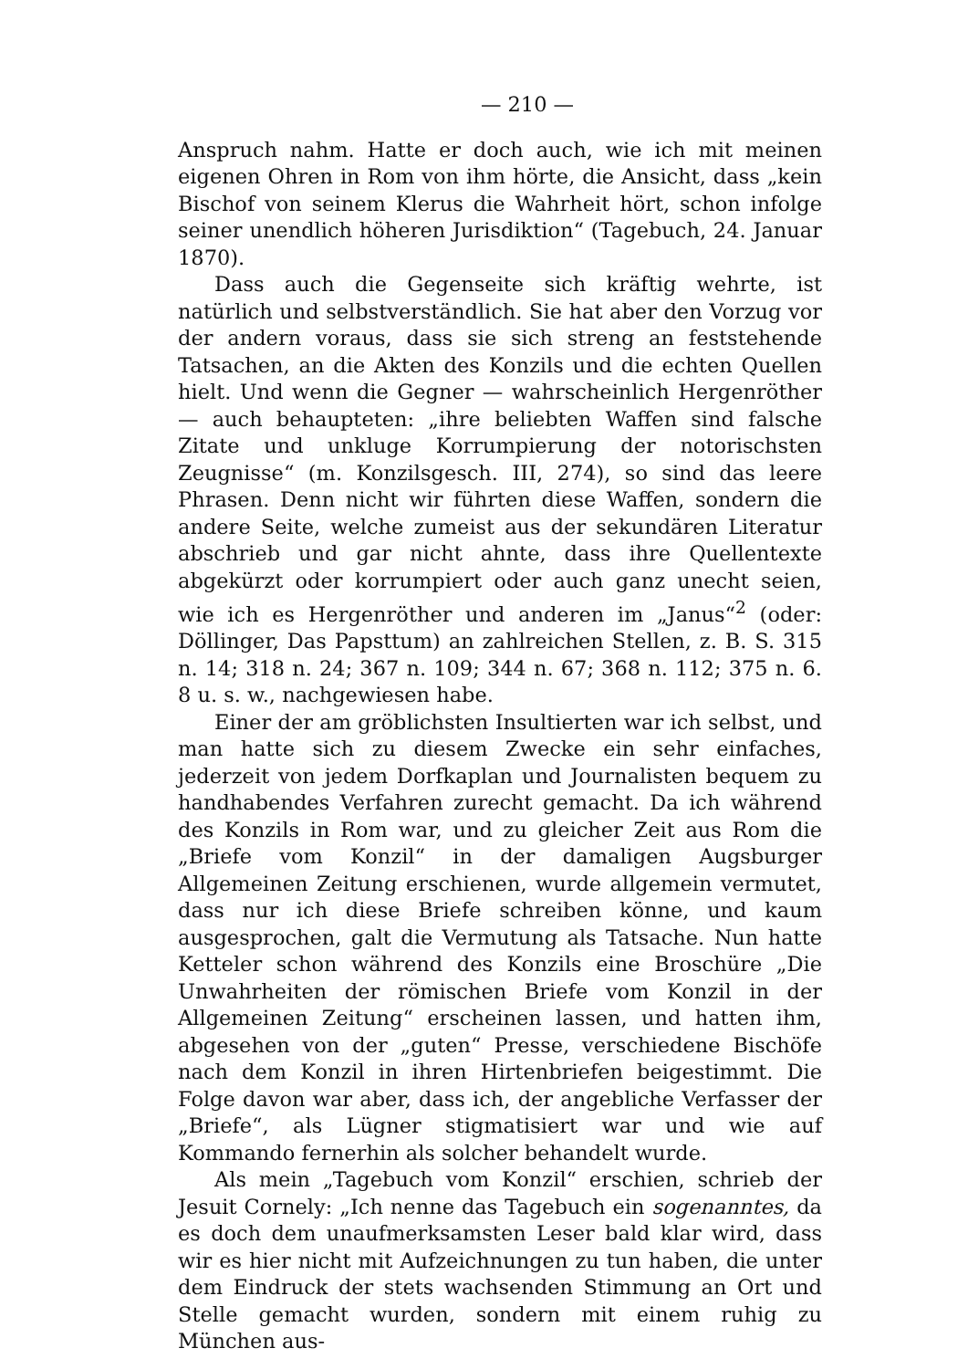— 210 —
Anspruch nahm. Hatte er doch auch, wie ich mit meinen eigenen Ohren in Rom von ihm hörte, die Ansicht, dass „kein Bischof von seinem Klerus die Wahrheit hört, schon infolge seiner unendlich höheren Jurisdiktion“ (Tagebuch, 24. Januar 1870).
Dass auch die Gegenseite sich kräftig wehrte, ist natürlich und selbstverständlich. Sie hat aber den Vorzug vor der andern voraus, dass sie sich streng an feststehende Tatsachen, an die Akten des Konzils und die echten Quellen hielt. Und wenn die Gegner — wahrscheinlich Hergenröther — auch behaupteten: „ihre beliebten Waffen sind falsche Zitate und unkluge Korrumpierung der notorischsten Zeugnisse“ (m. Konzilsgesch. III, 274), so sind das leere Phrasen. Denn nicht wir führten diese Waffen, sondern die andere Seite, welche zumeist aus der sekundären Literatur abschrieb und gar nicht ahnte, dass ihre Quellentexte abgekürzt oder korrumpiert oder auch ganz unecht seien, wie ich es Hergenröther und anderen im „Janus“<sup>2</sup> (oder: Döllinger, Das Papsttum) an zahlreichen Stellen, z. B. S. 315 n. 14; 318 n. 24; 367 n. 109; 344 n. 67; 368 n. 112; 375 n. 6. 8 u. s. w., nachgewiesen habe.
Einer der am gröblichsten Insultierten war ich selbst, und man hatte sich zu diesem Zwecke ein sehr einfaches, jederzeit von jedem Dorfkaplan und Journalisten bequem zu handhabendes Verfahren zurecht gemacht. Da ich während des Konzils in Rom war, und zu gleicher Zeit aus Rom die „Briefe vom Konzil“ in der damaligen Augsburger Allgemeinen Zeitung erschienen, wurde allgemein vermutet, dass nur ich diese Briefe schreiben könne, und kaum ausgesprochen, galt die Vermutung als Tatsache. Nun hatte Ketteler schon während des Konzils eine Broschüre „Die Unwahrheiten der römischen Briefe vom Konzil in der Allgemeinen Zeitung“ erscheinen lassen, und hatten ihm, abgesehen von der „guten“ Presse, verschiedene Bischöfe nach dem Konzil in ihren Hirtenbriefen beigestimmt. Die Folge davon war aber, dass ich, der angebliche Verfasser der „Briefe“, als Lügner stigmatisiert war und wie auf Kommando fernerhin als solcher behandelt wurde.
Als mein „Tagebuch vom Konzil“ erschien, schrieb der Jesuit Cornely: „Ich nenne das Tagebuch ein sogenanntes, da es doch dem unaufmerksamsten Leser bald klar wird, dass wir es hier nicht mit Aufzeichnungen zu tun haben, die unter dem Eindruck der stets wachsenden Stimmung an Ort und Stelle gemacht wurden, sondern mit einem ruhig zu München aus-